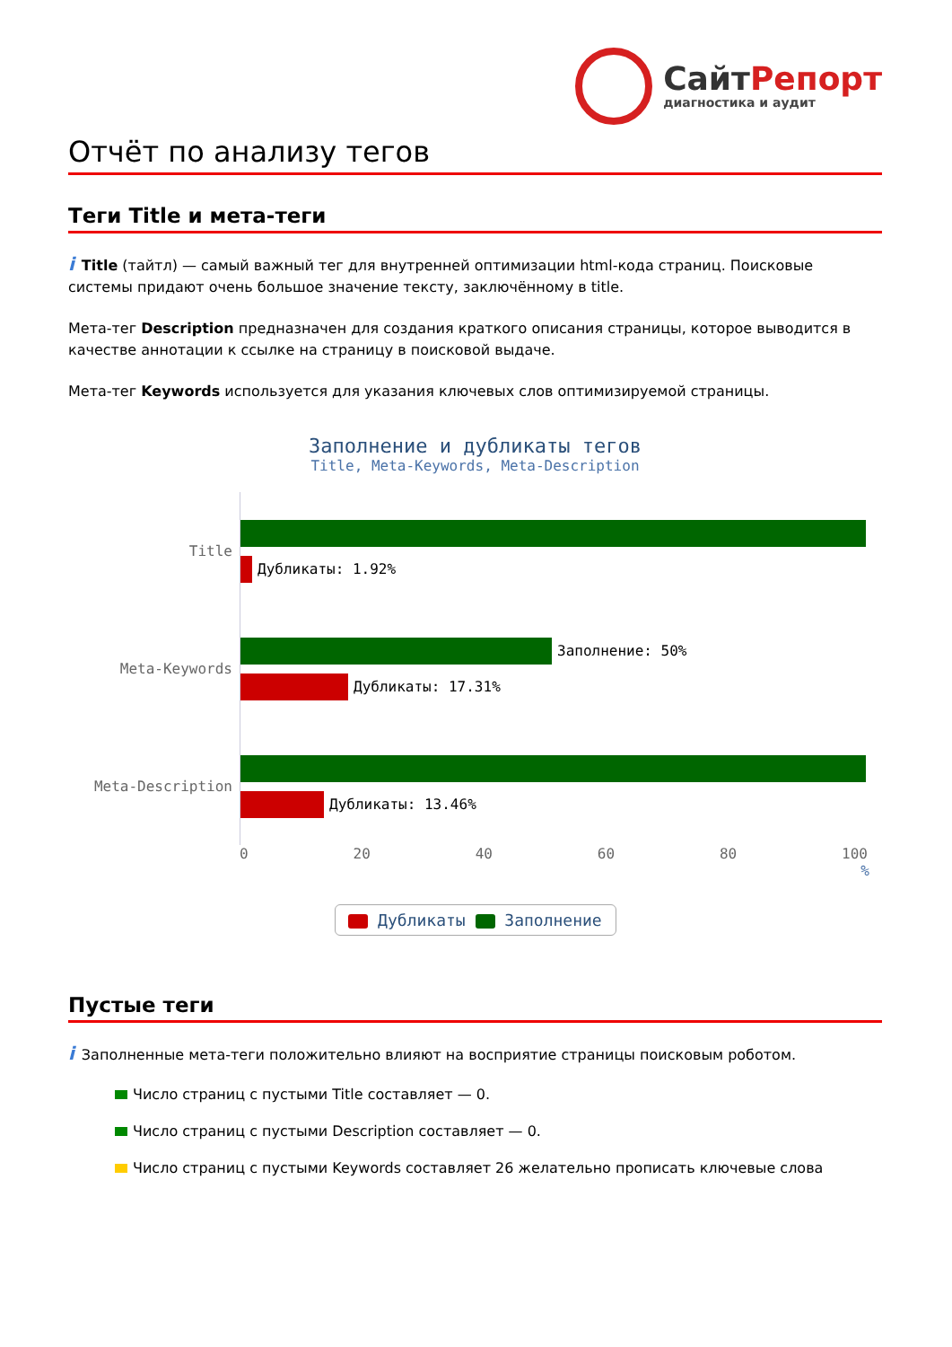СайтРепорт
диагностика и аудит
Отчёт по анализу тегов
Теги Title и мета-теги
i Title (тайтл) — самый важный тег для внутренней оптимизации html-кода страниц. Поисковые системы придают очень большое значение тексту, заключённому в title.
Мета-тег Description предназначен для создания краткого описания страницы, которое выводится в качестве аннотации к ссылке на страницу в поисковой выдаче.
Мета-тег Keywords используется для указания ключевых слов оптимизируемой страницы.
Заполнение и дубликаты тегов
Title, Meta-Keywords, Meta-Description
Title
Дубликаты: 1.92%
Meta-Keywords
Заполнение: 50%
Дубликаты: 17.31%
Meta-Description
Дубликаты: 13.46%
0 20 40 60 80 100
%
Дубликаты Заполнение
Пустые теги
i Заполненные мета-теги положительно влияют на восприятие страницы поисковым роботом.
Число страниц с пустыми Title составляет — 0.
Число страниц с пустыми Description составляет — 0.
Число страниц с пустыми Keywords составляет 26 желательно прописать ключевые слова